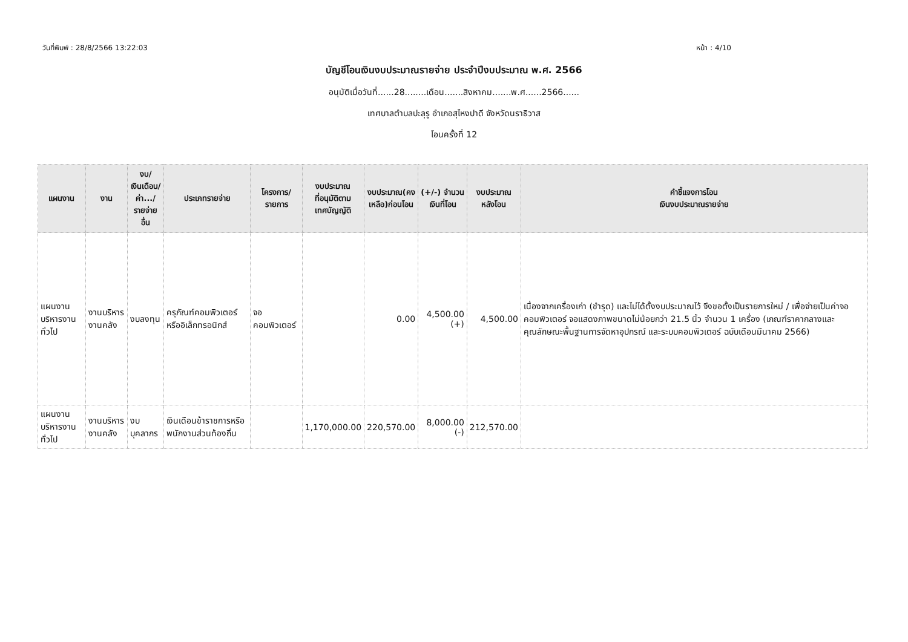วันที่พิมพ์ : 28/8/2566 13:22:03 หน้า : 4/10
บัญชีโอนเงินงบประมาณรายจ่าย ประจำปีงบประมาณ พ.ศ. 2566
อนุมัติเมื่อวันที่......28........เดือน.......สิงหาคม.......พ.ศ......2566......
เทศบาลตำบลปะลุรู อำเภอสุไหงปาดี จังหวัดนราธิวาส
โอนครั้งที่ 12
| แผนงาน | งาน | งบ/ เงินเดือน/ ค่า.../ รายจ่ายอื่น | ประเภทรายจ่าย | โครงการ/ รายการ | งบประมาณ ที่อนุมัติตาม เทศบัญญัติ | งบประมาณ(คง เหลือ)ก่อนโอน | (+/-) จำนวน เงินที่โอน | งบประมาณ หลังโอน | คำชี้แจงการโอน เงินงบประมาณรายจ่าย |
| --- | --- | --- | --- | --- | --- | --- | --- | --- | --- |
| แผนงานบริหารงานทั่วไป | งานบริหารงานคลัง | งบลงทุน | ครุภัณฑ์คอมพิวเตอร์หรืออิเล็กทรอนิกส์ | จอคอมพิวเตอร์ | | 0.00 | 4,500.00 (+) | 4,500.00 | เนื่องจากเครื่องเก่า (ชำรุด) และไม่ได้ตั้งงบประมาณไว้ จึงขอตั้งเป็นรายการใหม่ / เพื่อจ่ายเป็นค่าจอคอมพิวเตอร์ จอแสดงภาพขนาดไม่น้อยกว่า 21.5 นิ้ว จำนวน 1 เครื่อง (เกณฑ์ราคากลางและคุณลักษณะพื้นฐานการจัดหาอุปกรณ์ และระบบคอมพิวเตอร์ ฉบับเดือนมีนาคม 2566) |
| แผนงานบริหารงานทั่วไป | งานบริหารงานคลัง | งบบุคลากร | เงินเดือนข้าราชการหรือพนักงานส่วนท้องถิ่น | | 1,170,000.00 | 220,570.00 | 8,000.00 (-) | 212,570.00 | |